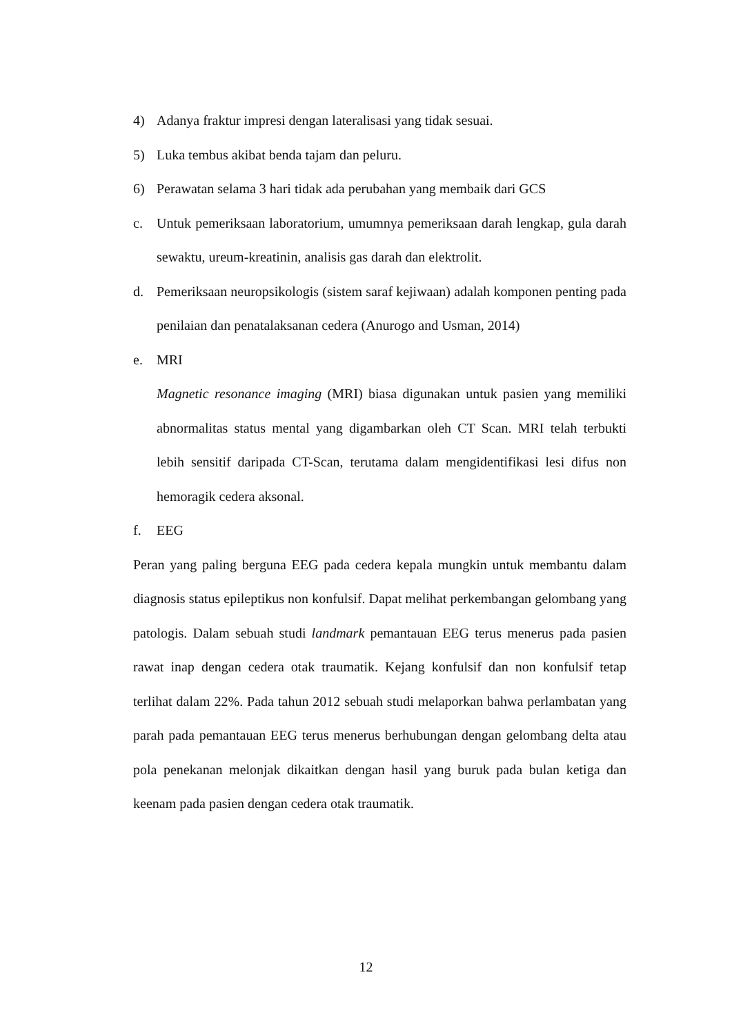4) Adanya fraktur impresi dengan lateralisasi yang tidak sesuai.
5) Luka tembus akibat benda tajam dan peluru.
6) Perawatan selama 3 hari tidak ada perubahan yang membaik dari GCS
c. Untuk pemeriksaan laboratorium, umumnya pemeriksaan darah lengkap, gula darah sewaktu, ureum-kreatinin, analisis gas darah dan elektrolit.
d. Pemeriksaan neuropsikologis (sistem saraf kejiwaan) adalah komponen penting pada penilaian dan penatalaksanan cedera (Anurogo and Usman, 2014)
e. MRI
Magnetic resonance imaging (MRI) biasa digunakan untuk pasien yang memiliki abnormalitas status mental yang digambarkan oleh CT Scan. MRI telah terbukti lebih sensitif daripada CT-Scan, terutama dalam mengidentifikasi lesi difus non hemoragik cedera aksonal.
f. EEG
Peran yang paling berguna EEG pada cedera kepala mungkin untuk membantu dalam diagnosis status epileptikus non konfulsif. Dapat melihat perkembangan gelombang yang patologis. Dalam sebuah studi landmark pemantauan EEG terus menerus pada pasien rawat inap dengan cedera otak traumatik. Kejang konfulsif dan non konfulsif tetap terlihat dalam 22%. Pada tahun 2012 sebuah studi melaporkan bahwa perlambatan yang parah pada pemantauan EEG terus menerus berhubungan dengan gelombang delta atau pola penekanan melonjak dikaitkan dengan hasil yang buruk pada bulan ketiga dan keenam pada pasien dengan cedera otak traumatik.
12